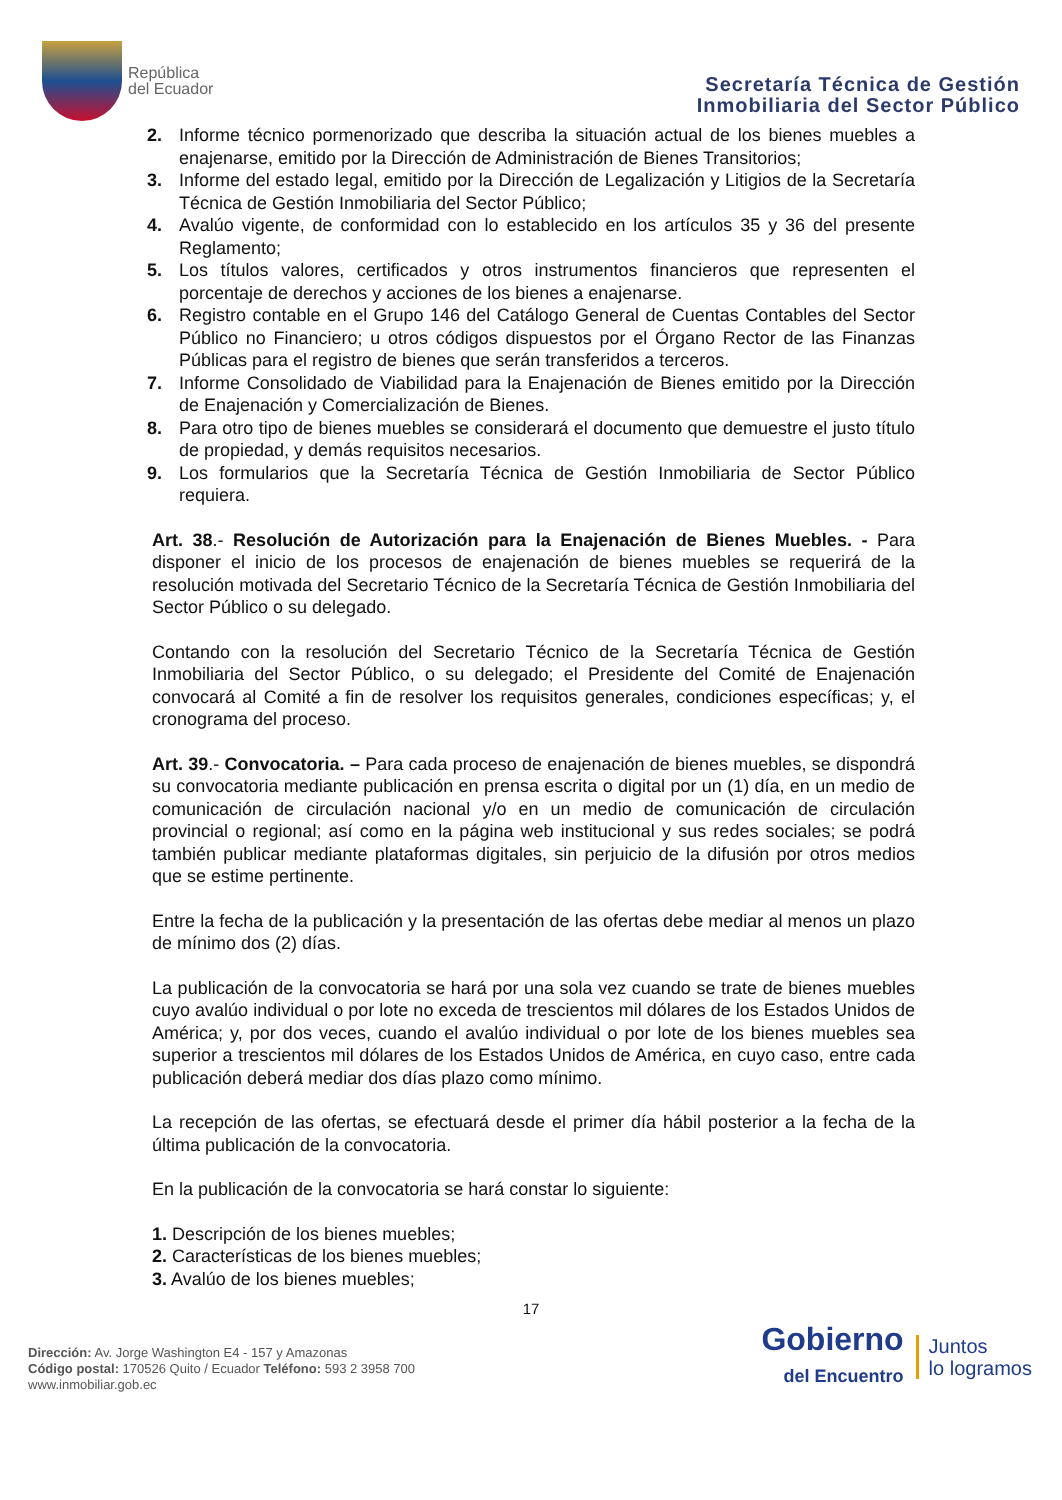República
del Ecuador
Secretaría Técnica de Gestión
Inmobiliaria del Sector Público
2. Informe técnico pormenorizado que describa la situación actual de los bienes muebles a enajenarse, emitido por la Dirección de Administración de Bienes Transitorios;
3. Informe del estado legal, emitido por la Dirección de Legalización y Litigios de la Secretaría Técnica de Gestión Inmobiliaria del Sector Público;
4. Avalúo vigente, de conformidad con lo establecido en los artículos 35 y 36 del presente Reglamento;
5. Los títulos valores, certificados y otros instrumentos financieros que representen el porcentaje de derechos y acciones de los bienes a enajenarse.
6. Registro contable en el Grupo 146 del Catálogo General de Cuentas Contables del Sector Público no Financiero; u otros códigos dispuestos por el Órgano Rector de las Finanzas Públicas para el registro de bienes que serán transferidos a terceros.
7. Informe Consolidado de Viabilidad para la Enajenación de Bienes emitido por la Dirección de Enajenación y Comercialización de Bienes.
8. Para otro tipo de bienes muebles se considerará el documento que demuestre el justo título de propiedad, y demás requisitos necesarios.
9. Los formularios que la Secretaría Técnica de Gestión Inmobiliaria de Sector Público requiera.
Art. 38.- Resolución de Autorización para la Enajenación de Bienes Muebles. - Para disponer el inicio de los procesos de enajenación de bienes muebles se requerirá de la resolución motivada del Secretario Técnico de la Secretaría Técnica de Gestión Inmobiliaria del Sector Público o su delegado.
Contando con la resolución del Secretario Técnico de la Secretaría Técnica de Gestión Inmobiliaria del Sector Público, o su delegado; el Presidente del Comité de Enajenación convocará al Comité a fin de resolver los requisitos generales, condiciones específicas; y, el cronograma del proceso.
Art. 39.- Convocatoria. – Para cada proceso de enajenación de bienes muebles, se dispondrá su convocatoria mediante publicación en prensa escrita o digital por un (1) día, en un medio de comunicación de circulación nacional y/o en un medio de comunicación de circulación provincial o regional; así como en la página web institucional y sus redes sociales; se podrá también publicar mediante plataformas digitales, sin perjuicio de la difusión por otros medios que se estime pertinente.
Entre la fecha de la publicación y la presentación de las ofertas debe mediar al menos un plazo de mínimo dos (2) días.
La publicación de la convocatoria se hará por una sola vez cuando se trate de bienes muebles cuyo avalúo individual o por lote no exceda de trescientos mil dólares de los Estados Unidos de América; y, por dos veces, cuando el avalúo individual o por lote de los bienes muebles sea superior a trescientos mil dólares de los Estados Unidos de América, en cuyo caso, entre cada publicación deberá mediar dos días plazo como mínimo.
La recepción de las ofertas, se efectuará desde el primer día hábil posterior a la fecha de la última publicación de la convocatoria.
En la publicación de la convocatoria se hará constar lo siguiente:
1. Descripción de los bienes muebles;
2. Características de los bienes muebles;
3. Avalúo de los bienes muebles;
17
Dirección: Av. Jorge Washington E4 - 157 y Amazonas
Código postal: 170526 Quito / Ecuador Teléfono: 593 2 3958 700
www.inmobiliar.gob.ec
Gobierno
del Encuentro
Juntos
lo logramos